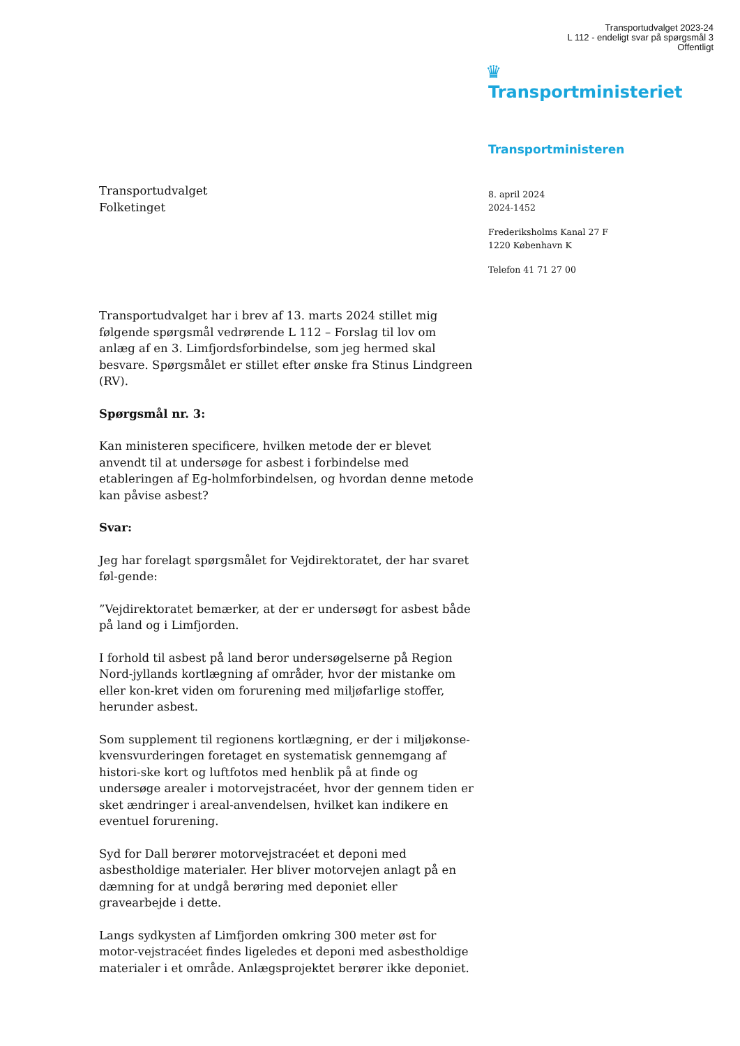Transportudvalget 2023-24
L 112 - endeligt svar på spørgsmål 3
Offentligt
♛
Transportministeriet
Transportministeren
8. april 2024
2024-1452
Frederiksholms Kanal 27 F
1220 København K
Telefon 41 71 27 00
Transportudvalget
Folketinget
Transportudvalget har i brev af 13. marts 2024 stillet mig følgende spørgsmål vedrørende L 112 – Forslag til lov om anlæg af en 3. Limfjordsforbindelse, som jeg hermed skal besvare. Spørgsmålet er stillet efter ønske fra Stinus Lindgreen (RV).
Spørgsmål nr. 3:
Kan ministeren specificere, hvilken metode der er blevet anvendt til at undersøge for asbest i forbindelse med etableringen af Eg-holmforbindelsen, og hvordan denne metode kan påvise asbest?
Svar:
Jeg har forelagt spørgsmålet for Vejdirektoratet, der har svaret føl-gende:
”Vejdirektoratet bemærker, at der er undersøgt for asbest både på land og i Limfjorden.
I forhold til asbest på land beror undersøgelserne på Region Nord-jyllands kortlægning af områder, hvor der mistanke om eller kon-kret viden om forurening med miljøfarlige stoffer, herunder asbest.
Som supplement til regionens kortlægning, er der i miljøkonse-kvensvurderingen foretaget en systematisk gennemgang af histori-ske kort og luftfotos med henblik på at finde og undersøge arealer i motorvejstracéet, hvor der gennem tiden er sket ændringer i areal-anvendelsen, hvilket kan indikere en eventuel forurening.
Syd for Dall berører motorvejstracéet et deponi med asbestholdige materialer. Her bliver motorvejen anlagt på en dæmning for at undgå berøring med deponiet eller gravearbejde i dette.
Langs sydkysten af Limfjorden omkring 300 meter øst for motor-vejstracéet findes ligeledes et deponi med asbestholdige materialer i et område. Anlægsprojektet berører ikke deponiet.